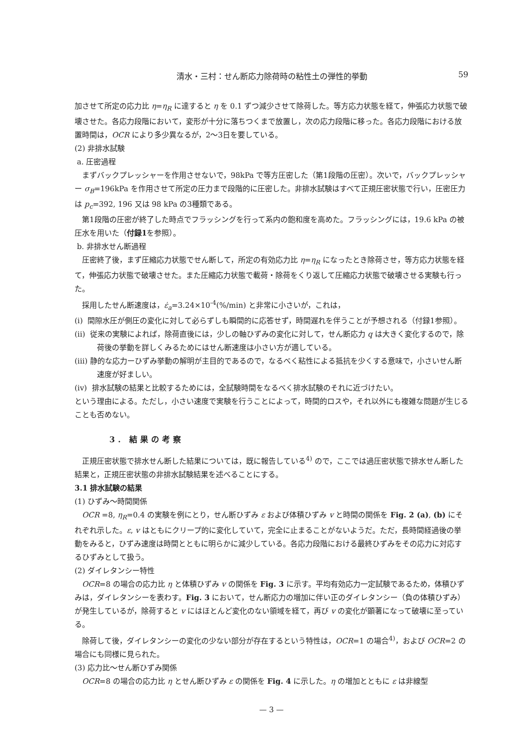清水・三村：せん断応力除荷時の粘性土の弾性的挙動 59
加させて所定の応力比 η=η<sub>R</sub> に達すると η を 0.1 ずつ減少させて除荷した。等方応力状態を経て，伸張応力状態で破壊させた。各応力段階において，変形が十分に落ちつくまで放置し，次の応力段階に移った。各応力段階における放置時間は，OCR により多少異なるが，2～3日を要している。
(2) 非排水試験
a. 圧密過程
まずバックプレッシャーを作用させないで，98kPa で等方圧密した（第1段階の圧密）。次いで，バックプレッシャー σ<sub>B</sub>=196kPa を作用させて所定の圧力まで段階的に圧密した。非排水試験はすべて正規圧密状態で行い，圧密圧力は p<sub>c</sub>=392, 196 又は 98 kPa の3種類である。
第1段階の圧密が終了した時点でフラッシングを行って系内の飽和度を高めた。フラッシングには，19.6 kPa の被圧水を用いた（付録1を参照）。
b. 非排水せん断過程
圧密終了後，まず圧縮応力状態でせん断して，所定の有効応力比 η=η<sub>R</sub> になったとき除荷させ，等方応力状態を経て，伸張応力状態で破壊させた。また圧縮応力状態で載荷・除荷をくり返して圧縮応力状態で破壊させる実験も行った。
採用したせん断速度は，ε̇<sub>a</sub>=3.24×10<sup>-4</sup>(%/min) と非常に小さいが，これは，
(i) 間隙水圧が側圧の変化に対して必らずしも瞬間的に応答せず，時間遅れを伴うことが予想される（付録1参照）。
(ii) 従来の実験によれば，除荷直後には，少しの軸ひずみの変化に対して，せん断応力 q は大きく変化するので，除荷後の挙動を詳しくみるためにはせん断速度は小さい方が適している。
(iii) 静的な応力ーひずみ挙動の解明が主目的であるので，なるべく粘性による抵抗を少くする意味で，小さいせん断速度が好ましい。
(iv) 排水試験の結果と比較するためには，全試験時間をなるべく排水試験のそれに近づけたい。
という理由による。ただし，小さい速度で実験を行うことによって，時間的ロスや，それ以外にも複雑な問題が生じることも否めない。
3. 結果の考察
正規圧密状態で排水せん断した結果については，既に報告している<sup>4)</sup> ので，ここでは過圧密状態で排水せん断した結果と，正規圧密状態の非排水試験結果を述べることにする。
3.1 排水試験の結果
(1) ひずみ～時間関係
OCR =8, η<sub>R</sub>=0.4 の実験を例にとり，せん断ひずみ ε および体積ひずみ v と時間の関係を Fig. 2 (a), (b) にそれぞれ示した。ε, v はともにクリープ的に変化していて，完全に止まることがないようだ。ただ，長時間経過後の挙動をみると，ひずみ速度は時間とともに明らかに減少している。各応力段階における最終ひずみをその応力に対応するひずみとして扱う。
(2) ダイレタンシー特性
OCR=8 の場合の応力比 η と体積ひずみ v の関係を Fig. 3 に示す。平均有効応力一定試験であるため，体積ひずみは，ダイレタンシーを表わす。Fig. 3 において，せん断応力の増加に伴い正のダイレタンシー（負の体積ひずみ）が発生しているが，除荷すると v にはほとんど変化のない領域を経て，再び v の変化が顕著になって破壊に至っている。
除荷して後，ダイレタンシーの変化の少ない部分が存在するという特性は，OCR=1 の場合<sup>4)</sup>，および OCR=2 の場合にも同様に見られた。
(3) 応力比～せん断ひずみ関係
OCR=8 の場合の応力比 η とせん断ひずみ ε の関係を Fig. 4 に示した。η の増加とともに ε は非線型
— 3 —